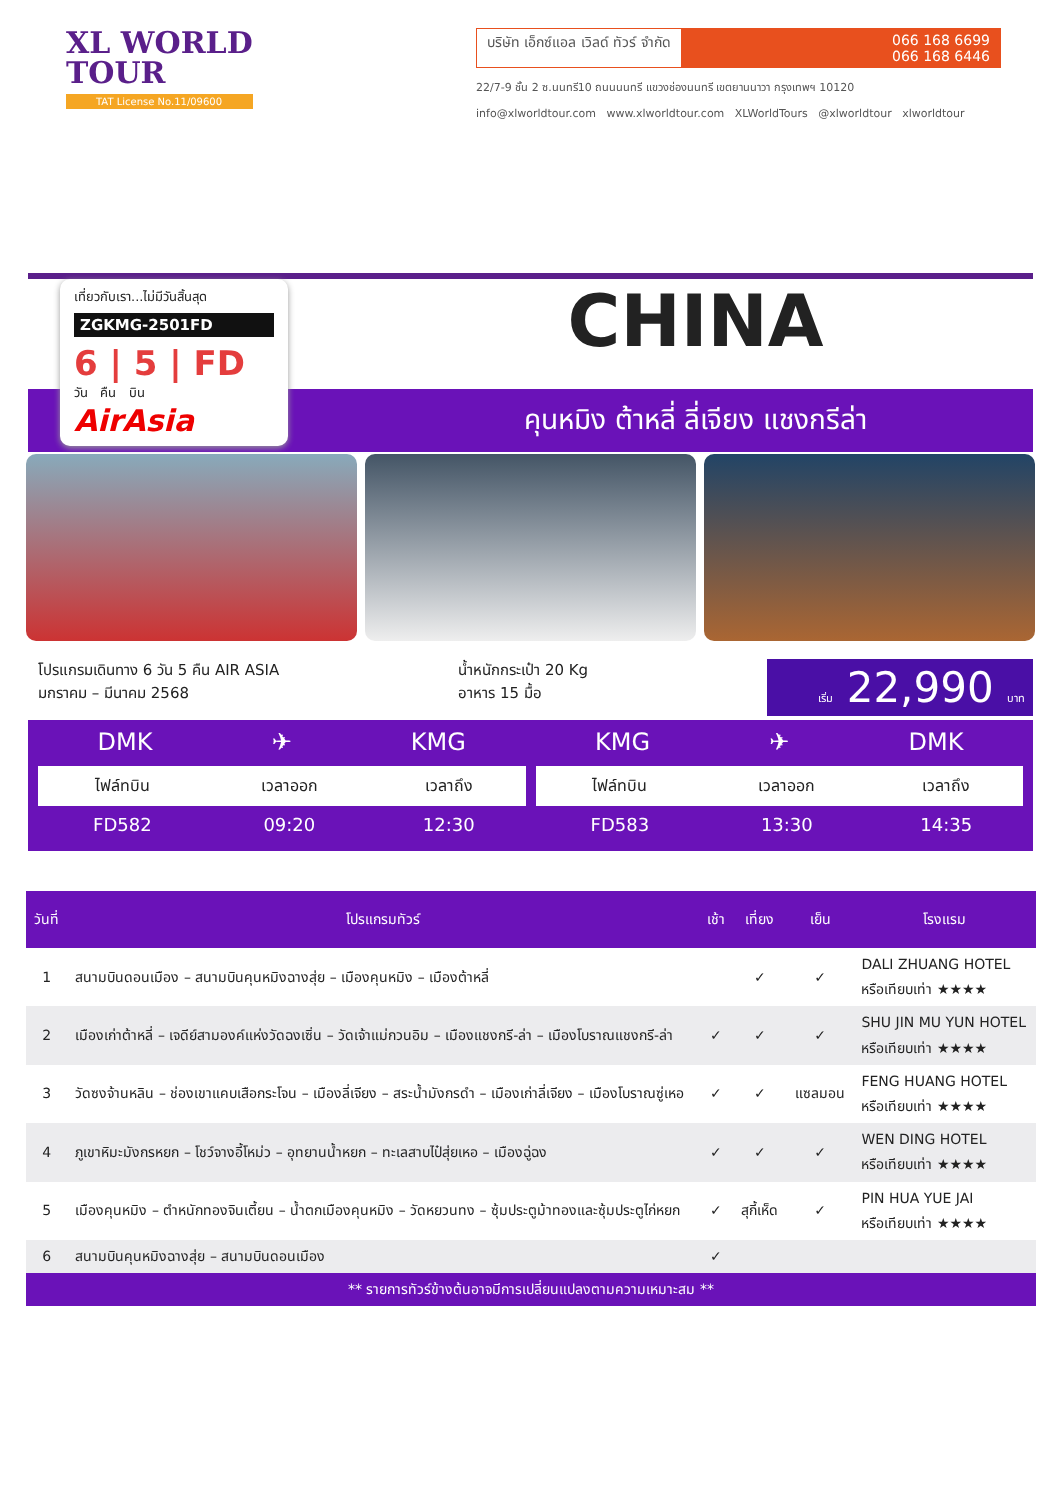XL WORLD
TOUR
TAT License No.11/09600
บริษัท เอ็กซ์แอล เวิลด์ ทัวร์ จำกัด
066 168 6699
066 168 6446
22/7-9 ชั้น 2 ซ.นนทรี10 ถนนนนทรี แขวงช่องนนทรี เขตยานนาวา กรุงเทพฯ 10120
info@xlworldtour.com www.xlworldtour.com XLWorldTours @xlworldtour xlworldtour
CHINA
คุนหมิง ต้าหลี่ ลี่เจียง แชงกรีล่า
เที่ยวกับเรา...ไม่มีวันสิ้นสุด
ZGKMG-2501FD
6 | 5 | FD
วัน คืน บิน
AirAsia
โปรแกรมเดินทาง 6 วัน 5 คืน AIR ASIA
มกราคม – มีนาคม 2568
น้ำหนักกระเป๋า 20 Kg
อาหาร 15 มื้อ
เริ่ม 22,990 บาท
DMK ✈ KMG
| ไฟล์ทบิน | เวลาออก | เวลาถึง |
| --- | --- | --- |
| FD582 | 09:20 | 12:30 |
KMG ✈ DMK
| ไฟล์ทบิน | เวลาออก | เวลาถึง |
| --- | --- | --- |
| FD583 | 13:30 | 14:35 |
| วันที่ | โปรแกรมทัวร์ | เช้า | เที่ยง | เย็น | โรงแรม |
| --- | --- | --- | --- | --- | --- |
| 1 | สนามบินดอนเมือง – สนามบินคุนหมิงฉางสุ่ย – เมืองคุนหมิง – เมืองต้าหลี่ | | ✓ | ✓ | DALI ZHUANG HOTEL หรือเทียบเท่า ★★★★ |
| 2 | เมืองเก่าต้าหลี่ – เจดีย์สามองค์แห่งวัดฉงเซิ่น – วัดเจ้าแม่กวนอิม – เมืองแชงกรี-ล่า – เมืองโบราณแชงกรี-ล่า | ✓ | ✓ | ✓ | SHU JIN MU YUN HOTEL หรือเทียบเท่า ★★★★ |
| 3 | วัดซงจ้านหลิน – ช่องเขาแคบเสือกระโจน – เมืองลี่เจียง – สระน้ำมังกรดำ – เมืองเก่าลี่เจียง – เมืองโบราณซู่เหอ | ✓ | ✓ | แซลมอน | FENG HUANG HOTEL หรือเทียบเท่า ★★★★ |
| 4 | ภูเขาหิมะมังกรหยก – โชว์จางอี้โหม่ว – อุทยานน้ำหยก – ทะเลสาบไป๋สุ่ยเหอ – เมืองฉู่ฉง | ✓ | ✓ | ✓ | WEN DING HOTEL หรือเทียบเท่า ★★★★ |
| 5 | เมืองคุนหมิง – ตำหนักทองจินเตี้ยน – น้ำตกเมืองคุนหมิง – วัดหยวนทง – ซุ้มประตูม้าทองและซุ้มประตูไก่หยก | ✓ | สุกี้เห็ด | ✓ | PIN HUA YUE JAI หรือเทียบเท่า ★★★★ |
| 6 | สนามบินคุนหมิงฉางสุ่ย – สนามบินดอนเมือง | ✓ | | | |
| ** รายการทัวร์ข้างต้นอาจมีการเปลี่ยนแปลงตามความเหมาะสม ** | | | | | |